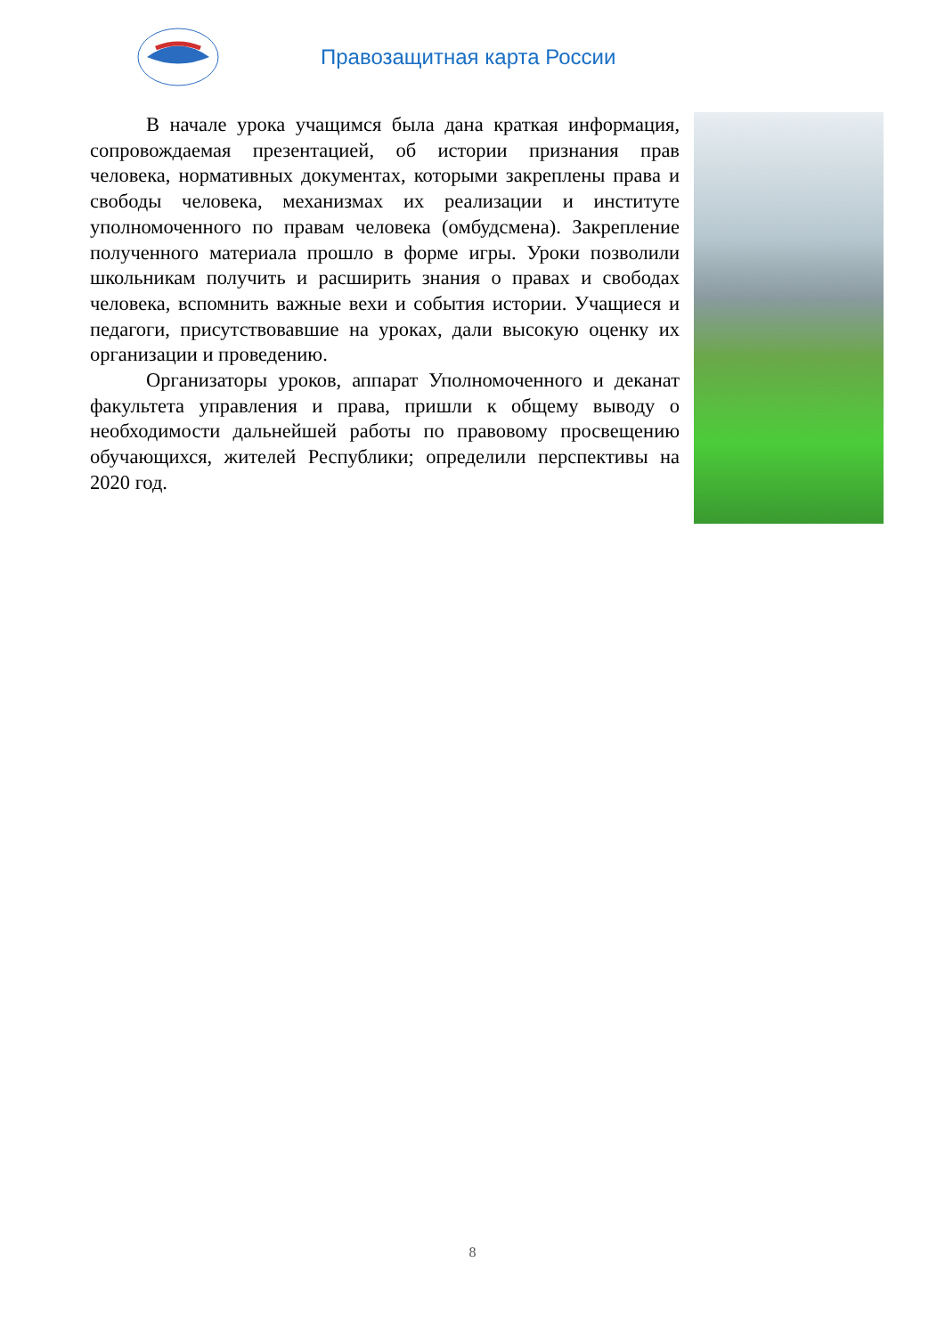Правозащитная карта России
В начале урока учащимся была дана краткая информация, сопровождаемая презентацией, об истории признания прав человека, нормативных документах, которыми закреплены права и свободы человека, механизмах их реализации и институте уполномоченного по правам человека (омбудсмена). Закрепление полученного материала прошло в форме игры. Уроки позволили школьникам получить и расширить знания о правах и свободах человека, вспомнить важные вехи и события истории. Учащиеся и педагоги, присутствовавшие на уроках, дали высокую оценку их организации и проведению.
Организаторы уроков, аппарат Уполномоченного и деканат факультета управления и права, пришли к общему выводу о необходимости дальнейшей работы по правовому просвещению обучающихся, жителей Республики; определили перспективы на 2020 год.
8